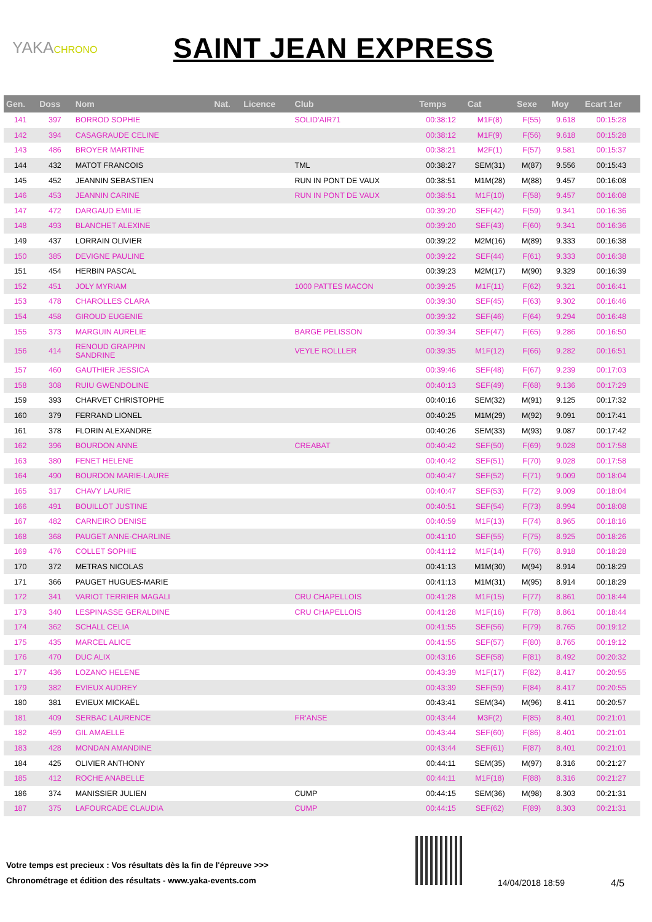YAKACHRONO
SAINT JEAN EXPRESS
| Gen. | Doss | Nom | Nat. | Licence | Club | Temps | Cat | Sexe | Moy | Ecart 1er |
| --- | --- | --- | --- | --- | --- | --- | --- | --- | --- | --- |
| 141 | 397 | BORROD SOPHIE | | | SOLID'AIR71 | 00:38:12 | M1F(8) | F(55) | 9.618 | 00:15:28 |
| 142 | 394 | CASAGRAUDE CELINE | | | | 00:38:12 | M1F(9) | F(56) | 9.618 | 00:15:28 |
| 143 | 486 | BROYER MARTINE | | | | 00:38:21 | M2F(1) | F(57) | 9.581 | 00:15:37 |
| 144 | 432 | MATOT FRANCOIS | | | TML | 00:38:27 | SEM(31) | M(87) | 9.556 | 00:15:43 |
| 145 | 452 | JEANNIN SEBASTIEN | | | RUN IN PONT DE VAUX | 00:38:51 | M1M(28) | M(88) | 9.457 | 00:16:08 |
| 146 | 453 | JEANNIN CARINE | | | RUN IN PONT DE VAUX | 00:38:51 | M1F(10) | F(58) | 9.457 | 00:16:08 |
| 147 | 472 | DARGAUD EMILIE | | | | 00:39:20 | SEF(42) | F(59) | 9.341 | 00:16:36 |
| 148 | 493 | BLANCHET ALEXINE | | | | 00:39:20 | SEF(43) | F(60) | 9.341 | 00:16:36 |
| 149 | 437 | LORRAIN OLIVIER | | | | 00:39:22 | M2M(16) | M(89) | 9.333 | 00:16:38 |
| 150 | 385 | DEVIGNE PAULINE | | | | 00:39:22 | SEF(44) | F(61) | 9.333 | 00:16:38 |
| 151 | 454 | HERBIN PASCAL | | | | 00:39:23 | M2M(17) | M(90) | 9.329 | 00:16:39 |
| 152 | 451 | JOLY MYRIAM | | | 1000 PATTES MACON | 00:39:25 | M1F(11) | F(62) | 9.321 | 00:16:41 |
| 153 | 478 | CHAROLLES CLARA | | | | 00:39:30 | SEF(45) | F(63) | 9.302 | 00:16:46 |
| 154 | 458 | GIROUD EUGENIE | | | | 00:39:32 | SEF(46) | F(64) | 9.294 | 00:16:48 |
| 155 | 373 | MARGUIN AURELIE | | | BARGE PELISSON | 00:39:34 | SEF(47) | F(65) | 9.286 | 00:16:50 |
| 156 | 414 | RENOUD GRAPPIN SANDRINE | | | VEYLE ROLLLER | 00:39:35 | M1F(12) | F(66) | 9.282 | 00:16:51 |
| 157 | 460 | GAUTHIER JESSICA | | | | 00:39:46 | SEF(48) | F(67) | 9.239 | 00:17:03 |
| 158 | 308 | RUIU GWENDOLINE | | | | 00:40:13 | SEF(49) | F(68) | 9.136 | 00:17:29 |
| 159 | 393 | CHARVET CHRISTOPHE | | | | 00:40:16 | SEM(32) | M(91) | 9.125 | 00:17:32 |
| 160 | 379 | FERRAND LIONEL | | | | 00:40:25 | M1M(29) | M(92) | 9.091 | 00:17:41 |
| 161 | 378 | FLORIN ALEXANDRE | | | | 00:40:26 | SEM(33) | M(93) | 9.087 | 00:17:42 |
| 162 | 396 | BOURDON ANNE | | | CREABAT | 00:40:42 | SEF(50) | F(69) | 9.028 | 00:17:58 |
| 163 | 380 | FENET HELENE | | | | 00:40:42 | SEF(51) | F(70) | 9.028 | 00:17:58 |
| 164 | 490 | BOURDON MARIE-LAURE | | | | 00:40:47 | SEF(52) | F(71) | 9.009 | 00:18:04 |
| 165 | 317 | CHAVY LAURIE | | | | 00:40:47 | SEF(53) | F(72) | 9.009 | 00:18:04 |
| 166 | 491 | BOUILLOT JUSTINE | | | | 00:40:51 | SEF(54) | F(73) | 8.994 | 00:18:08 |
| 167 | 482 | CARNEIRO DENISE | | | | 00:40:59 | M1F(13) | F(74) | 8.965 | 00:18:16 |
| 168 | 368 | PAUGET ANNE-CHARLINE | | | | 00:41:10 | SEF(55) | F(75) | 8.925 | 00:18:26 |
| 169 | 476 | COLLET SOPHIE | | | | 00:41:12 | M1F(14) | F(76) | 8.918 | 00:18:28 |
| 170 | 372 | METRAS NICOLAS | | | | 00:41:13 | M1M(30) | M(94) | 8.914 | 00:18:29 |
| 171 | 366 | PAUGET HUGUES-MARIE | | | | 00:41:13 | M1M(31) | M(95) | 8.914 | 00:18:29 |
| 172 | 341 | VARIOT TERRIER MAGALI | | | CRU CHAPELLOIS | 00:41:28 | M1F(15) | F(77) | 8.861 | 00:18:44 |
| 173 | 340 | LESPINASSE GERALDINE | | | CRU CHAPELLOIS | 00:41:28 | M1F(16) | F(78) | 8.861 | 00:18:44 |
| 174 | 362 | SCHALL CELIA | | | | 00:41:55 | SEF(56) | F(79) | 8.765 | 00:19:12 |
| 175 | 435 | MARCEL ALICE | | | | 00:41:55 | SEF(57) | F(80) | 8.765 | 00:19:12 |
| 176 | 470 | DUC ALIX | | | | 00:43:16 | SEF(58) | F(81) | 8.492 | 00:20:32 |
| 177 | 436 | LOZANO HELENE | | | | 00:43:39 | M1F(17) | F(82) | 8.417 | 00:20:55 |
| 179 | 382 | EVIEUX AUDREY | | | | 00:43:39 | SEF(59) | F(84) | 8.417 | 00:20:55 |
| 180 | 381 | EVIEUX MICKAËL | | | | 00:43:41 | SEM(34) | M(96) | 8.411 | 00:20:57 |
| 181 | 409 | SERBAC LAURENCE | | | FR'ANSE | 00:43:44 | M3F(2) | F(85) | 8.401 | 00:21:01 |
| 182 | 459 | GIL AMAELLE | | | | 00:43:44 | SEF(60) | F(86) | 8.401 | 00:21:01 |
| 183 | 428 | MONDAN AMANDINE | | | | 00:43:44 | SEF(61) | F(87) | 8.401 | 00:21:01 |
| 184 | 425 | OLIVIER ANTHONY | | | | 00:44:11 | SEM(35) | M(97) | 8.316 | 00:21:27 |
| 185 | 412 | ROCHE ANABELLE | | | | 00:44:11 | M1F(18) | F(88) | 8.316 | 00:21:27 |
| 186 | 374 | MANISSIER JULIEN | | | CUMP | 00:44:15 | SEM(36) | M(98) | 8.303 | 00:21:31 |
| 187 | 375 | LAFOURCADE CLAUDIA | | | CUMP | 00:44:15 | SEF(62) | F(89) | 8.303 | 00:21:31 |
Votre temps est precieux : Vos résultats dès la fin de l'épreuve >>>
Chronométrage et édition des résultats - www.yaka-events.com
14/04/2018 18:59 4/5